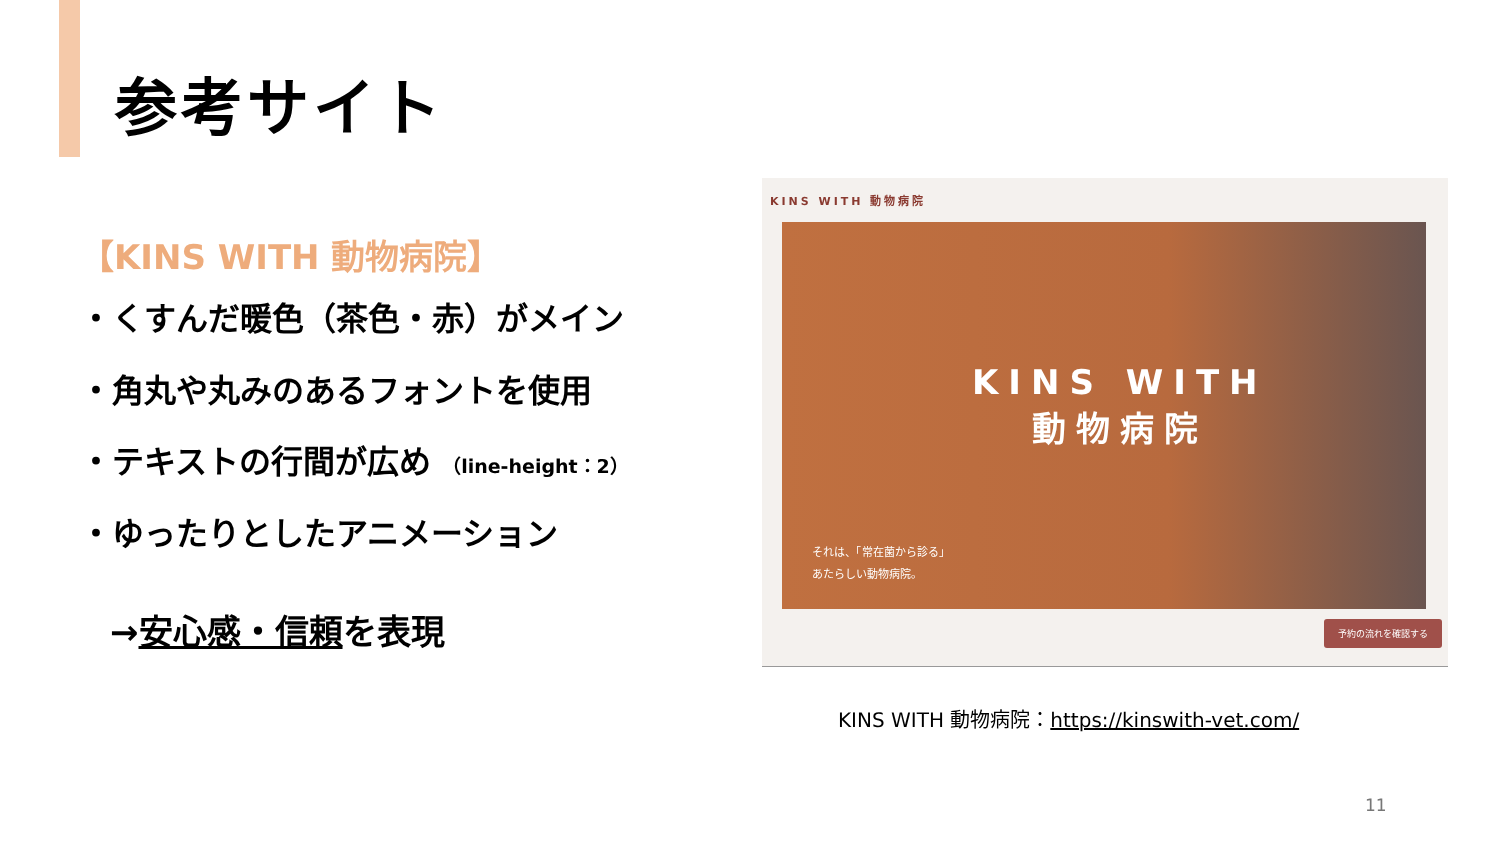参考サイト
【KINS WITH 動物病院】
・くすんだ暖色（茶色・赤）がメイン
・角丸や丸みのあるフォントを使用
・テキストの行間が広め （line-height：2）
・ゆったりとしたアニメーション
→安心感・信頼を表現
KINS WITH 動物病院
KINS WITH
動物病院
それは、「常在菌から診る」
あたらしい動物病院。
予約の流れを確認する
KINS WITH 動物病院：https://kinswith-vet.com/
11